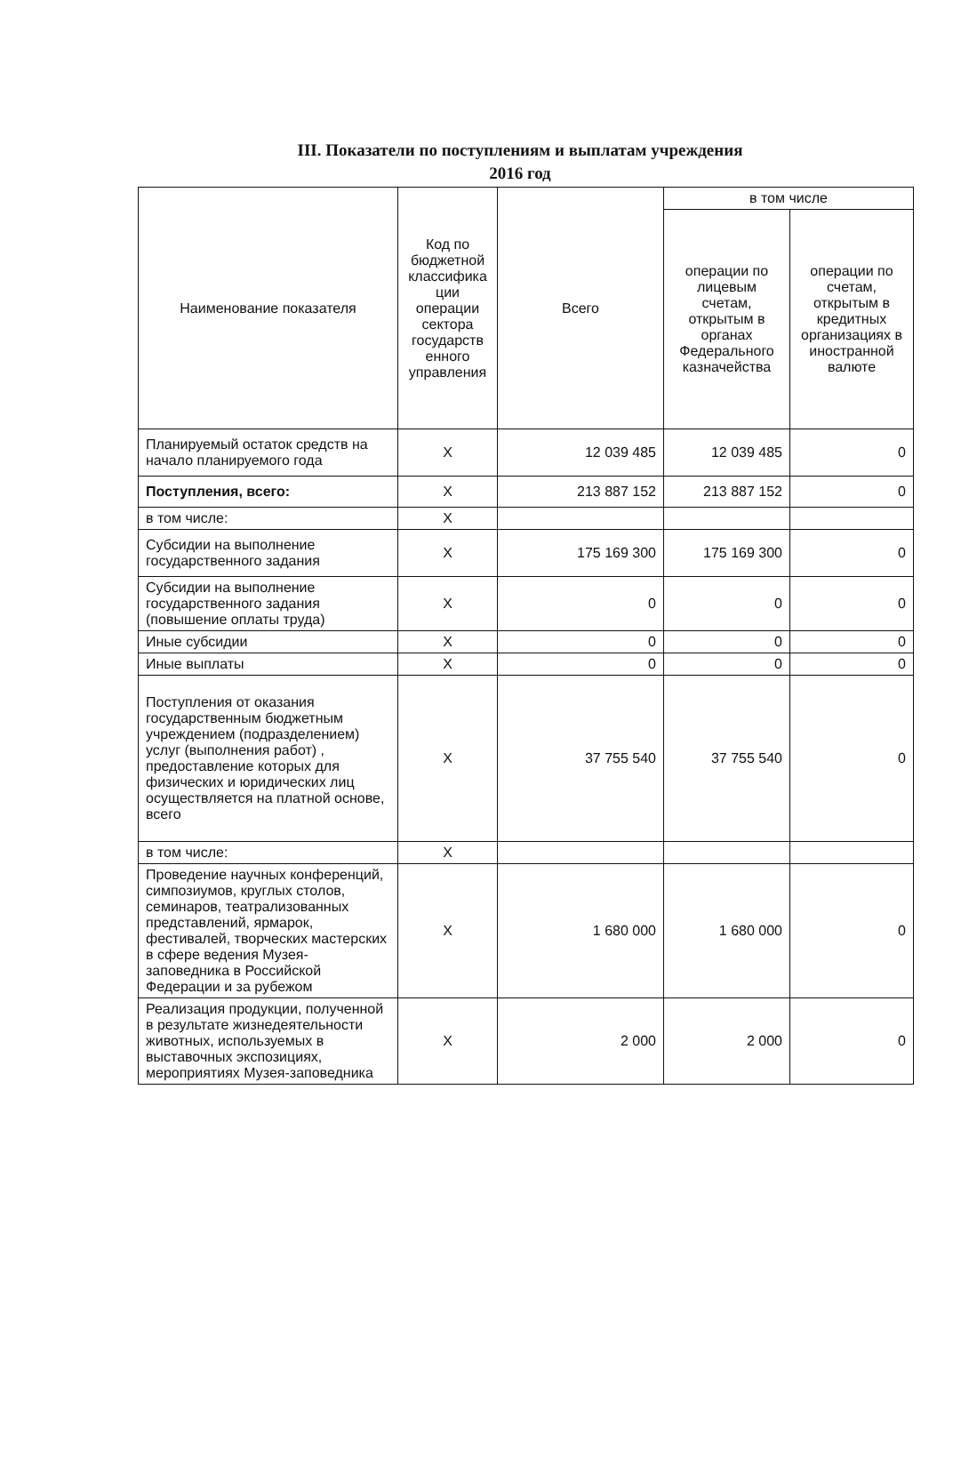III. Показатели по поступлениям и выплатам учреждения
2016 год
| Наименование показателя | Код по бюджетной классифика ции операции сектора государств енного управления | Всего | в том числе | |
| --- | --- | --- | --- | --- |
| | | | операции по лицевым счетам, открытым в органах Федерального казначейства | операции по счетам, открытым в кредитных организациях в иностранной валюте |
| Планируемый остаток средств на начало планируемого года | Х | 12 039 485 | 12 039 485 | 0 |
| Поступления, всего: | Х | 213 887 152 | 213 887 152 | 0 |
| в том числе: | Х | | | |
| Субсидии на выполнение государственного задания | Х | 175 169 300 | 175 169 300 | 0 |
| Субсидии на выполнение государственного задания (повышение оплаты труда) | Х | 0 | 0 | 0 |
| Иные субсидии | Х | 0 | 0 | 0 |
| Иные выплаты | Х | 0 | 0 | 0 |
| Поступления от оказания государственным бюджетным учреждением (подразделением) услуг (выполнения работ) , предоставление которых для физических и юридических лиц осуществляется на платной основе, всего | Х | 37 755 540 | 37 755 540 | 0 |
| в том числе: | Х | | | |
| Проведение научных конференций, симпозиумов, круглых столов, семинаров, театрализованных представлений, ярмарок, фестивалей, творческих мастерских в сфере ведения Музея-заповедника в Российской Федерации и за рубежом | Х | 1 680 000 | 1 680 000 | 0 |
| Реализация продукции, полученной в результате жизнедеятельности животных, используемых в выставочных экспозициях, мероприятиях Музея-заповедника | Х | 2 000 | 2 000 | 0 |